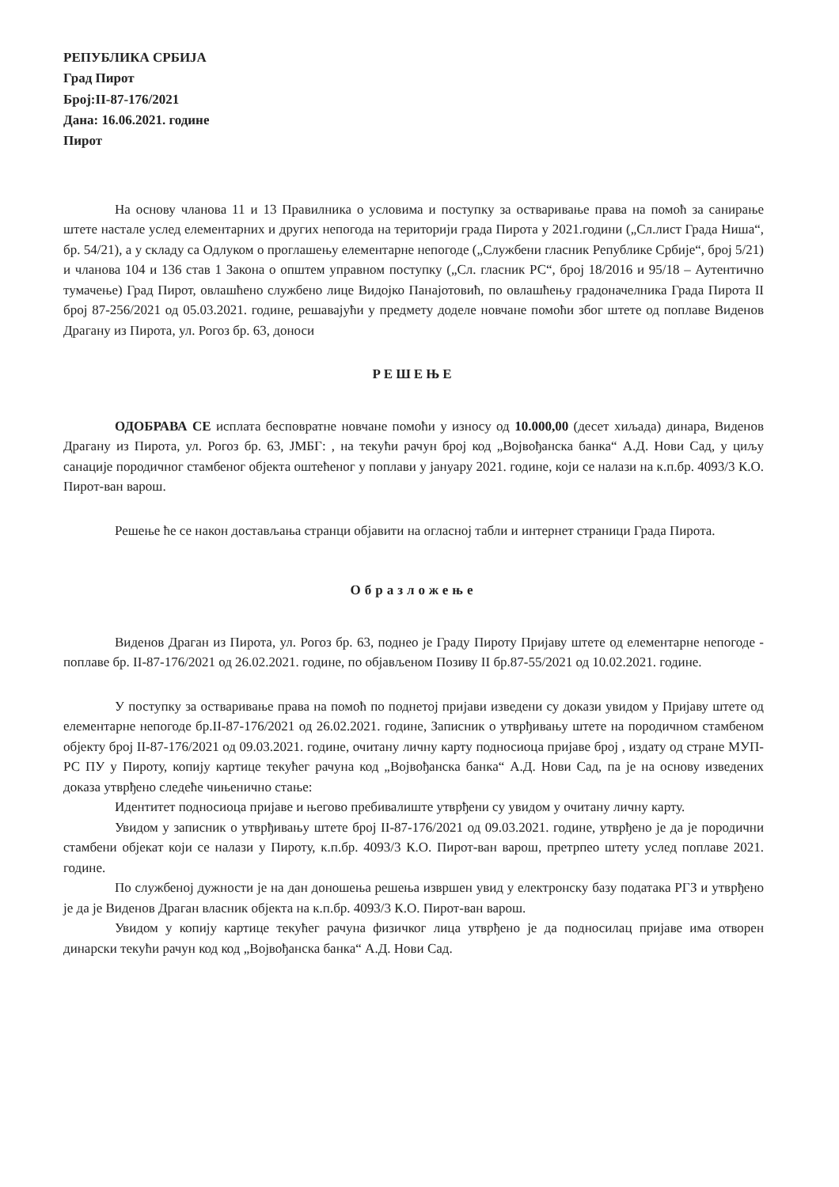РЕПУБЛИКА СРБИЈА
Град Пирот
Број:II-87-176/2021
Дана: 16.06.2021. године
Пирот
На основу чланова 11 и 13 Правилника о условима и поступку за остваривање права на помоћ за санирање штете настале услед елементарних и других непогода на територији града Пирота у 2021.години („Сл.лист Града Ниша“, бр. 54/21), а у складу са Одлуком о проглашењу елементарне непогоде („Службени гласник Републике Србије“, број 5/21) и чланова 104 и 136 став 1 Закона о општем управном поступку („Сл. гласник РС“, број 18/2016 и 95/18 – Аутентично тумачење) Град Пирот, овлашћено службено лице Видојко Панајотовић, по овлашћењу градоначелника Града Пирота II број 87-256/2021 од 05.03.2021. године, решавајући у предмету доделе новчане помоћи због штете од поплаве Виденов Драгану из Пирота, ул. Рогоз бр. 63, доноси
РЕШЕЊЕ
ОДОБРАВА СЕ исплата бесповратне новчане помоћи у износу од 10.000,00 (десет хиљада) динара, Виденов Драгану из Пирота, ул. Рогоз бр. 63, ЈМБГ: , на текући рачун број код „Војвођанска банка“ А.Д. Нови Сад, у циљу санације породичног стамбеног објекта оштећеног у поплави у јануару 2021. године, који се налази на к.п.бр. 4093/3 К.О. Пирот-ван варош.
Решење ће се након достављања странци објавити на огласној табли и интернет страници Града Пирота.
Образложење
Виденов Драган из Пирота, ул. Рогоз бр. 63, поднео је Граду Пироту Пријаву штете од елементарне непогоде - поплаве бр. II-87-176/2021 од 26.02.2021. године, по објављеном Позиву II бр.87-55/2021 од 10.02.2021. године.
У поступку за остваривање права на помоћ по поднетој пријави изведени су докази увидом у Пријаву штете од елементарне непогоде бр.II-87-176/2021 од 26.02.2021. године, Записник о утврђивању штете на породичном стамбеном објекту број II-87-176/2021 од 09.03.2021. године, очитану личну карту подносиоца пријаве број , издату од стране МУП-РС ПУ у Пироту, копију картице текућег рачуна код „Војвођанска банка“ А.Д. Нови Сад, па је на основу изведених доказа утврђено следеће чињенично стање:
Идентитет подносиоца пријаве и његово пребивалиште утврђени су увидом у очитану личну карту.
Увидом у записник о утврђивању штете број II-87-176/2021 од 09.03.2021. године, утврђено је да је породични стамбени објекат који се налази у Пироту, к.п.бр. 4093/3 К.О. Пирот-ван варош, претрпео штету услед поплаве 2021. године.
По службеној дужности је на дан доношења решења извршен увид у електронску базу података РГЗ и утврђено је да је Виденов Драган власник објекта на к.п.бр. 4093/3 К.О. Пирот-ван варош.
Увидом у копију картице текућег рачуна физичког лица утврђено је да подносилац пријаве има отворен динарски текући рачун код код „Војвођанска банка“ А.Д. Нови Сад.